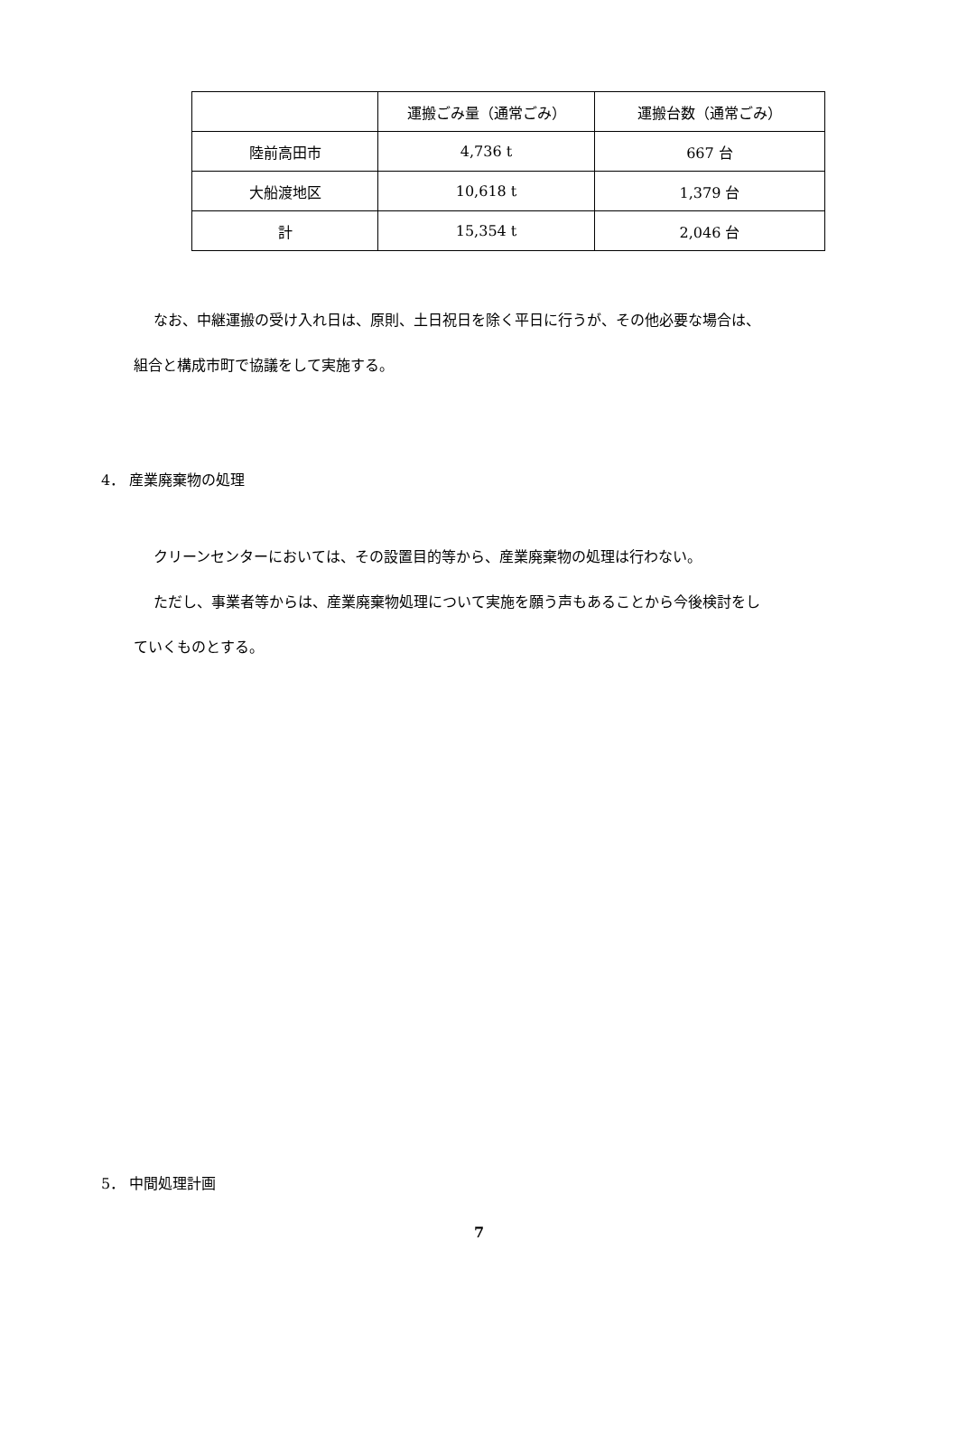| | 運搬ごみ量（通常ごみ） | 運搬台数（通常ごみ） |
| 陸前高田市 | 4,736 t | 667 台 |
| 大船渡地区 | 10,618 t | 1,379 台 |
| 計 | 15,354 t | 2,046 台 |
なお、中継運搬の受け入れ日は、原則、土日祝日を除く平日に行うが、その他必要な場合は、
組合と構成市町で協議をして実施する。
4． 産業廃棄物の処理
クリーンセンターにおいては、その設置目的等から、産業廃棄物の処理は行わない。
ただし、事業者等からは、産業廃棄物処理について実施を願う声もあることから今後検討をし
ていくものとする。
5． 中間処理計画
7